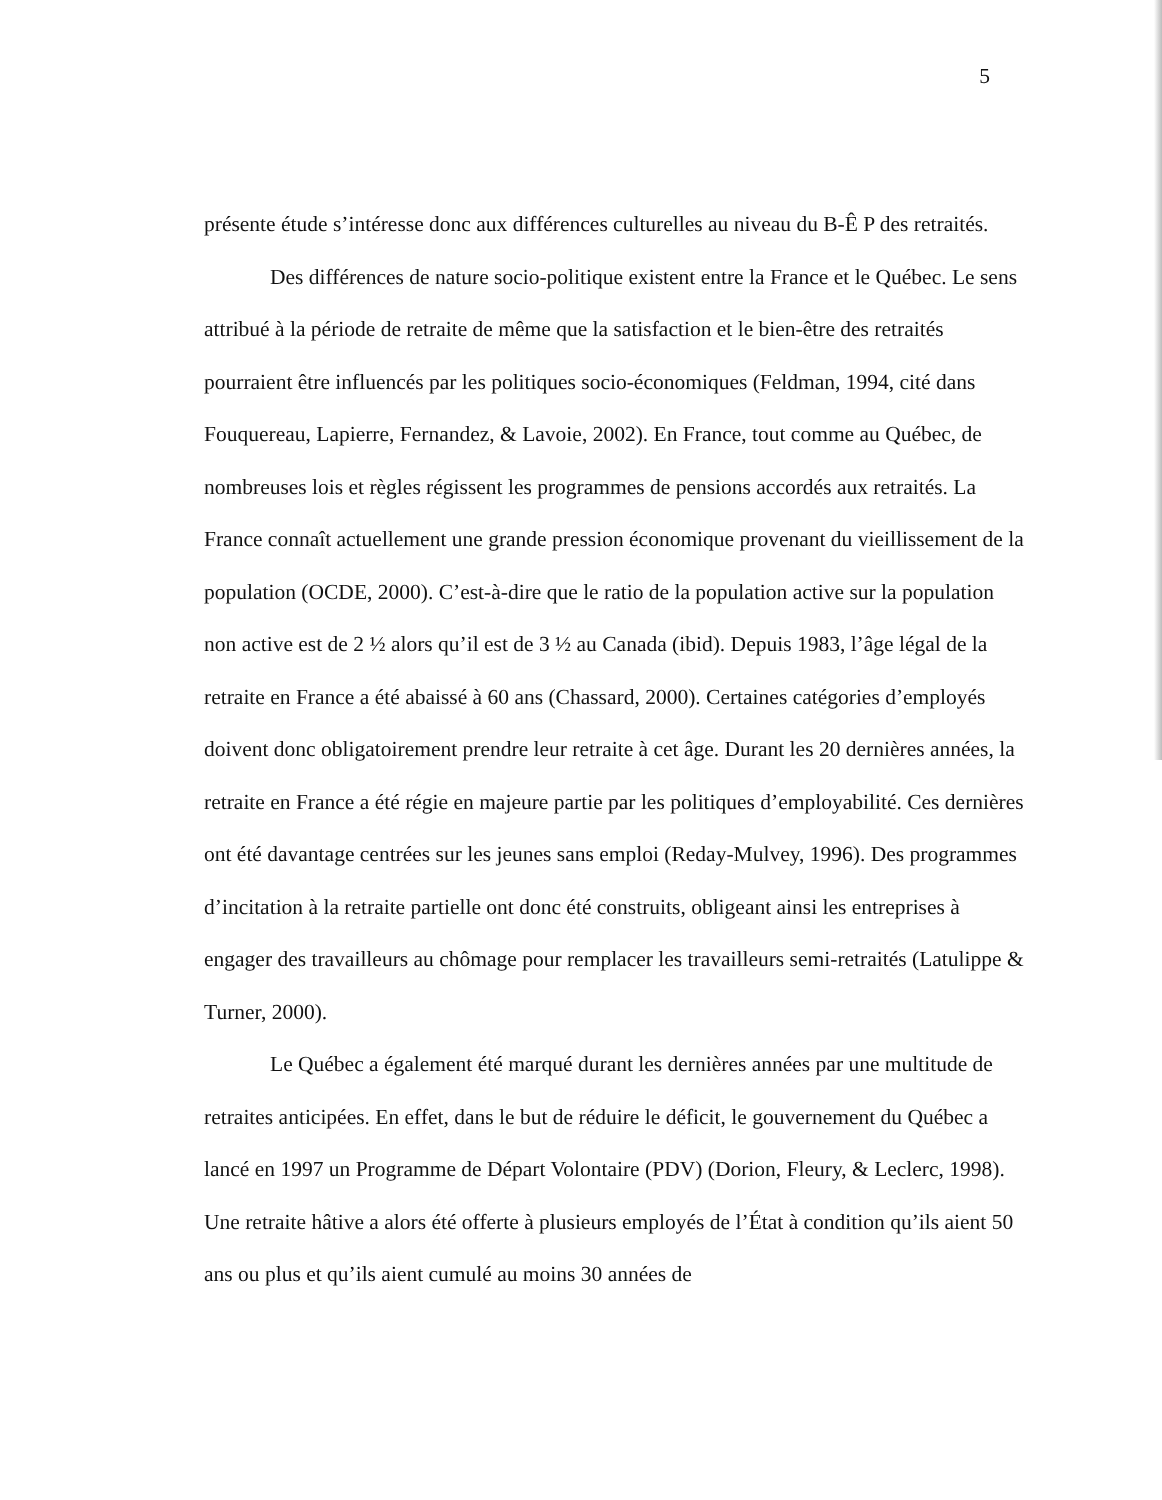5
présente étude s’intéresse donc aux différences culturelles au niveau du B-Ê P des retraités.
Des différences de nature socio-politique existent entre la France et le Québec. Le sens attribué à la période de retraite de même que la satisfaction et le bien-être des retraités pourraient être influencés par les politiques socio-économiques (Feldman, 1994, cité dans Fouquereau, Lapierre, Fernandez, & Lavoie, 2002). En France, tout comme au Québec, de nombreuses lois et règles régissent les programmes de pensions accordés aux retraités. La France connaît actuellement une grande pression économique provenant du vieillissement de la population (OCDE, 2000). C’est-à-dire que le ratio de la population active sur la population non active est de 2 ½ alors qu’il est de 3 ½ au Canada (ibid). Depuis 1983, l’âge légal de la retraite en France a été abaissé à 60 ans (Chassard, 2000). Certaines catégories d’employés doivent donc obligatoirement prendre leur retraite à cet âge. Durant les 20 dernières années, la retraite en France a été régie en majeure partie par les politiques d’employabilité. Ces dernières ont été davantage centrées sur les jeunes sans emploi (Reday-Mulvey, 1996). Des programmes d’incitation à la retraite partielle ont donc été construits, obligeant ainsi les entreprises à engager des travailleurs au chômage pour remplacer les travailleurs semi-retraités (Latulippe & Turner, 2000).
Le Québec a également été marqué durant les dernières années par une multitude de retraites anticipées. En effet, dans le but de réduire le déficit, le gouvernement du Québec a lancé en 1997 un Programme de Départ Volontaire (PDV) (Dorion, Fleury, & Leclerc, 1998). Une retraite hâtive a alors été offerte à plusieurs employés de l’État à condition qu’ils aient 50 ans ou plus et qu’ils aient cumulé au moins 30 années de